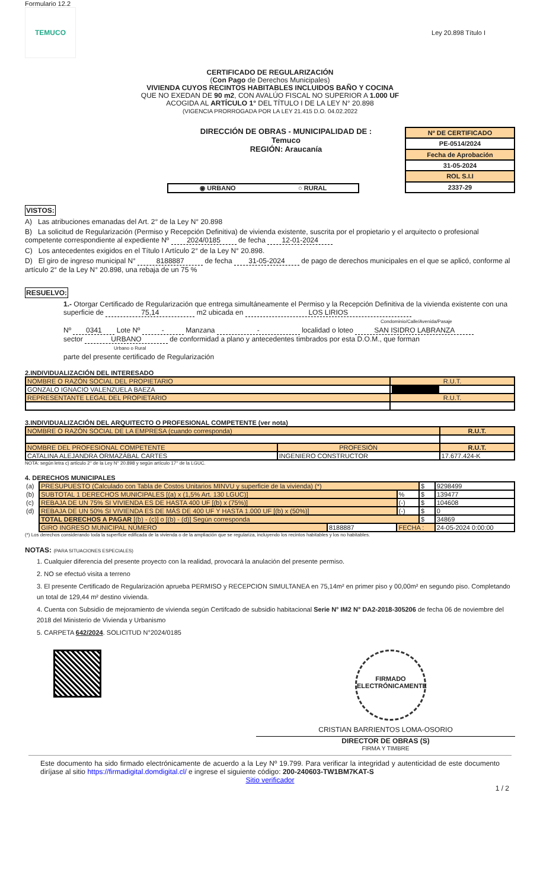Formulario 12.2
TEMUCO
Ley 20.898 Título I
CERTIFICADO DE REGULARIZACIÓN
(Con Pago de Derechos Municipales)
VIVIENDA CUYOS RECINTOS HABITABLES INCLUIDOS BAÑO Y COCINA
QUE NO EXEDAN DE 90 m2, CON AVALÚO FISCAL NO SUPERIOR A 1.000 UF
ACOGIDA AL ARTÍCULO 1° DEL TÍTULO I DE LA LEY N° 20.898
(VIGENCIA PRORROGADA POR LA LEY 21.415 D.O. 04.02.2022
DIRECCIÓN DE OBRAS - MUNICIPALIDAD DE :
Temuco
REGIÓN: Araucanía
◉ URBANO ○ RURAL
| Nº DE CERTIFICADO |
| PE-0514/2024 |
| Fecha de Aprobación |
| 31-05-2024 |
| ROL S.I.I |
| 2337-29 |
VISTOS:
A) Las atribuciones emanadas del Art. 2° de la Ley N° 20.898
B) La solicitud de Regularización (Permiso y Recepción Definitiva) de vivienda existente, suscrita por el propietario y el arquitecto o profesional competente correspondiente al expediente Nº 2024/0185 de fecha 12-01-2024
C) Los antecedentes exigidos en el Título I Artículo 2° de la Ley N° 20.898.
D) El giro de ingreso municipal N° 8188887 de fecha 31-05-2024 de pago de derechos municipales en el que se aplicó, conforme al artículo 2° de la Ley N° 20.898, una rebaja de un 75 %
RESUELVO:
1.- Otorgar Certificado de Regularización que entrega simultáneamente el Permiso y la Recepción Definitiva de la vivienda existente con una superficie de 75,14 m2 ubicada en LOS LIRIOS
Condominio/Calle/Avenida/Pasaje
Nº 0341 Lote Nº - Manzana - localidad o loteo SAN ISIDRO LABRANZA
sector URBANO de conformidad a plano y antecedentes timbrados por esta D.O.M., que forman
Urbano o Rural
parte del presente certificado de Regularización
2.INDIVIDUALIZACIÓN DEL INTERESADO
| NOMBRE O RAZÓN SOCIAL DEL PROPIETARIO | R.U.T. |
| GONZALO IGNACIO VALENZUELA BAEZA | |
| REPRESENTANTE LEGAL DEL PROPIETARIO | R.U.T. |
3.INDIVIDUALIZACIÓN DEL ARQUITECTO O PROFESIONAL COMPETENTE (ver nota)
| NOMBRE O RAZÓN SOCIAL DE LA EMPRESA (cuando corresponda) | | R.U.T. |
| NOMBRE DEL PROFESIONAL COMPETENTE | PROFESIÓN | R.U.T. |
| CATALINA ALEJANDRA ORMAZÁBAL CARTES | INGENIERO CONSTRUCTOR | 17.677.424-K |
NOTA: según letra c) artículo 2° de la Ley N° 20.898 y según artículo 17° de la LGUC.
4. DERECHOS MUNICIPALES
| (a) | PRESUPUESTO (Calculado con Tabla de Costos Unitarios MINVU y superficie de la vivienda) (*) | | | | $ | 9298499 |
| (b) | SUBTOTAL 1 DERECHOS MUNICIPALES [(a) x (1,5% Art. 130 LGUC)] | | | % | $ | 139477 |
| (c) | REBAJA DE UN 75% SI VIVIENDA ES DE HASTA 400 UF [(b) x (75%)] | | | (-) | $ | 104608 |
| (d) | REBAJA DE UN 50% SI VIVIENDA ES DE MÁS DE 400 UF Y HASTA 1.000 UF [(b) x (50%)] | | | (-) | $ | 0 |
| | TOTAL DERECHOS A PAGAR [(b) - (c)] o [(b) - (d)] Según corresponda | | | | $ | 34869 |
| | GIRO INGRESO MUNICIPAL NÚMERO | 8188887 | FECHA : | | | 24-05-2024 0:00:00 |
(*) Los derechos considerando toda la superficie edificada de la vivienda o de la ampliación que se regulariza, incluyendo los recintos habitables y los no habitables.
NOTAS: (PARA SITUACIONES ESPECIALES)
1. Cualquier diferencia del presente proyecto con la realidad, provocará la anulación del presente permiso.
2. NO se efectuó visita a terreno
3. El presente Certificado de Regularización aprueba PERMISO y RECEPCION SIMULTANEA en 75,14m² en primer piso y 00,00m² en segundo piso. Completando un total de 129,44 m² destino vivienda.
4. Cuenta con Subsidio de mejoramiento de vivienda según Certifcado de subsidio habitacional Serie N° IM2 N° DA2-2018-305206 de fecha 06 de noviembre del 2018 del Ministerio de Vivienda y Urbanismo
5. CARPETA 642/2024. SOLICITUD N°2024/0185
FIRMADO
ELECTRÓNICAMENTE
CRISTIAN BARRIENTOS LOMA-OSORIO
DIRECTOR DE OBRAS (S)
FIRMA Y TIMBRE
Este documento ha sido firmado electrónicamente de acuerdo a la Ley Nº 19.799. Para verificar la integridad y autenticidad de este documento diríjase al sitio https://firmadigital.domdigital.cl/ e ingrese el siguiente código: 200-240603-TW1BM7KAT-S
Sitio verificador
1 / 2